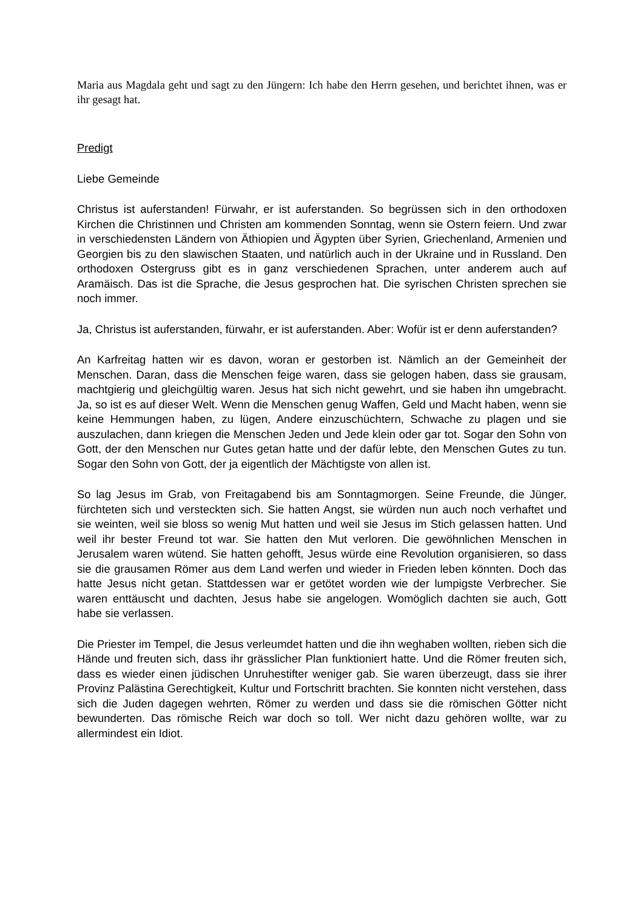Maria aus Magdala geht und sagt zu den Jüngern: Ich habe den Herrn gesehen, und berichtet ihnen, was er ihr gesagt hat.
Predigt
Liebe Gemeinde
Christus ist auferstanden! Fürwahr, er ist auferstanden. So begrüssen sich in den orthodoxen Kirchen die Christinnen und Christen am kommenden Sonntag, wenn sie Ostern feiern. Und zwar in verschiedensten Ländern von Äthiopien und Ägypten über Syrien, Griechenland, Armenien und Georgien bis zu den slawischen Staaten, und natürlich auch in der Ukraine und in Russland. Den orthodoxen Ostergruss gibt es in ganz verschiedenen Sprachen, unter anderem auch auf Aramäisch. Das ist die Sprache, die Jesus gesprochen hat. Die syrischen Christen sprechen sie noch immer.
Ja, Christus ist auferstanden, fürwahr, er ist auferstanden. Aber: Wofür ist er denn auferstanden?
An Karfreitag hatten wir es davon, woran er gestorben ist. Nämlich an der Gemeinheit der Menschen. Daran, dass die Menschen feige waren, dass sie gelogen haben, dass sie grausam, machtgierig und gleichgültig waren. Jesus hat sich nicht gewehrt, und sie haben ihn umgebracht. Ja, so ist es auf dieser Welt. Wenn die Menschen genug Waffen, Geld und Macht haben, wenn sie keine Hemmungen haben, zu lügen, Andere einzuschüchtern, Schwache zu plagen und sie auszulachen, dann kriegen die Menschen Jeden und Jede klein oder gar tot. Sogar den Sohn von Gott, der den Menschen nur Gutes getan hatte und der dafür lebte, den Menschen Gutes zu tun. Sogar den Sohn von Gott, der ja eigentlich der Mächtigste von allen ist.
So lag Jesus im Grab, von Freitagabend bis am Sonntagmorgen. Seine Freunde, die Jünger, fürchteten sich und versteckten sich. Sie hatten Angst, sie würden nun auch noch verhaftet und sie weinten, weil sie bloss so wenig Mut hatten und weil sie Jesus im Stich gelassen hatten. Und weil ihr bester Freund tot war. Sie hatten den Mut verloren. Die gewöhnlichen Menschen in Jerusalem waren wütend. Sie hatten gehofft, Jesus würde eine Revolution organisieren, so dass sie die grausamen Römer aus dem Land werfen und wieder in Frieden leben könnten. Doch das hatte Jesus nicht getan. Stattdessen war er getötet worden wie der lumpigste Verbrecher. Sie waren enttäuscht und dachten, Jesus habe sie angelogen. Womöglich dachten sie auch, Gott habe sie verlassen.
Die Priester im Tempel, die Jesus verleumdet hatten und die ihn weghaben wollten, rieben sich die Hände und freuten sich, dass ihr grässlicher Plan funktioniert hatte. Und die Römer freuten sich, dass es wieder einen jüdischen Unruhestifter weniger gab. Sie waren überzeugt, dass sie ihrer Provinz Palästina Gerechtigkeit, Kultur und Fortschritt brachten. Sie konnten nicht verstehen, dass sich die Juden dagegen wehrten, Römer zu werden und dass sie die römischen Götter nicht bewunderten. Das römische Reich war doch so toll. Wer nicht dazu gehören wollte, war zu allermindest ein Idiot.